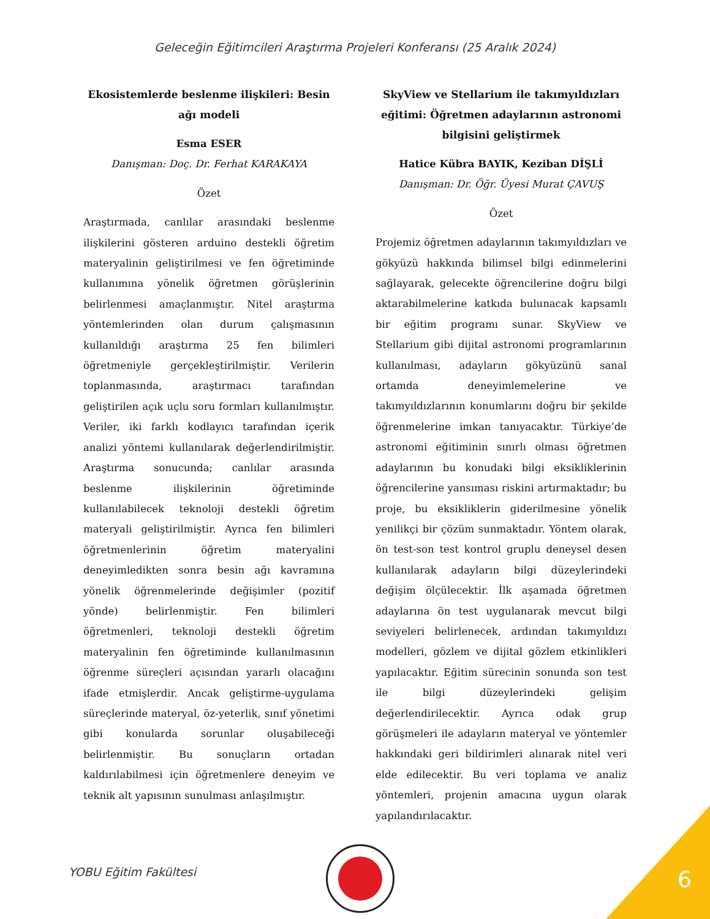Geleceğin Eğitimcileri Araştırma Projeleri Konferansı (25 Aralık 2024)
Ekosistemlerde beslenme ilişkileri: Besin ağı modeli
Esma ESER
Danışman: Doç. Dr. Ferhat KARAKAYA
Özet
Araştırmada, canlılar arasındaki beslenme ilişkilerini gösteren arduino destekli öğretim materyalinin geliştirilmesi ve fen öğretiminde kullanımına yönelik öğretmen görüşlerinin belirlenmesi amaçlanmıştır. Nitel araştırma yöntemlerinden olan durum çalışmasının kullanıldığı araştırma 25 fen bilimleri öğretmeniyle gerçekleştirilmiştir. Verilerin toplanmasında, araştırmacı tarafından geliştirilen açık uçlu soru formları kullanılmıştır. Veriler, iki farklı kodlayıcı tarafından içerik analizi yöntemi kullanılarak değerlendirilmiştir. Araştırma sonucunda; canlılar arasında beslenme ilişkilerinin öğretiminde kullanılabilecek teknoloji destekli öğretim materyali geliştirilmiştir. Ayrıca fen bilimleri öğretmenlerinin öğretim materyalini deneyimledikten sonra besin ağı kavramına yönelik öğrenmelerinde değişimler (pozitif yönde) belirlenmiştir. Fen bilimleri öğretmenleri, teknoloji destekli öğretim materyalinin fen öğretiminde kullanılmasının öğrenme süreçleri açısından yararlı olacağını ifade etmişlerdir. Ancak geliştirme-uygulama süreçlerinde materyal, öz-yeterlik, sınıf yönetimi gibi konularda sorunlar oluşabileceği belirlenmiştir. Bu sonuçların ortadan kaldırılabilmesi için öğretmenlere deneyim ve teknik alt yapısının sunulması anlaşılmıştır.
SkyView ve Stellarium ile takımyıldızları eğitimi: Öğretmen adaylarının astronomi bilgisini geliştirmek
Hatice Kübra BAYIK, Keziban DİŞLİ
Danışman: Dr. Öğr. Üyesi Murat ÇAVUŞ
Özet
Projemiz öğretmen adaylarının takımyıldızları ve gökyüzü hakkında bilimsel bilgi edinmelerini sağlayarak, gelecekte öğrencilerine doğru bilgi aktarabilmelerine katkıda bulunacak kapsamlı bir eğitim programı sunar. SkyView ve Stellarium gibi dijital astronomi programlarının kullanılması, adayların gökyüzünü sanal ortamda deneyimlemelerine ve takımyıldızlarının konumlarını doğru bir şekilde öğrenmelerine imkan tanıyacaktır. Türkiye’de astronomi eğitiminin sınırlı olması öğretmen adaylarının bu konudaki bilgi eksikliklerinin öğrencilerine yansıması riskini artırmaktadır; bu proje, bu eksikliklerin giderilmesine yönelik yenilikçi bir çözüm sunmaktadır. Yöntem olarak, ön test-son test kontrol gruplu deneysel desen kullanılarak adayların bilgi düzeylerindeki değişim ölçülecektir. İlk aşamada öğretmen adaylarına ön test uygulanarak mevcut bilgi seviyeleri belirlenecek, ardından takımyıldızı modelleri, gözlem ve dijital gözlem etkinlikleri yapılacaktır. Eğitim sürecinin sonunda son test ile bilgi düzeylerindeki gelişim değerlendirilecektir. Ayrıca odak grup görüşmeleri ile adayların materyal ve yöntemler hakkındaki geri bildirimleri alınarak nitel veri elde edilecektir. Bu veri toplama ve analiz yöntemleri, projenin amacına uygun olarak yapılandırılacaktır.
YOBU Eğitim Fakültesi 6